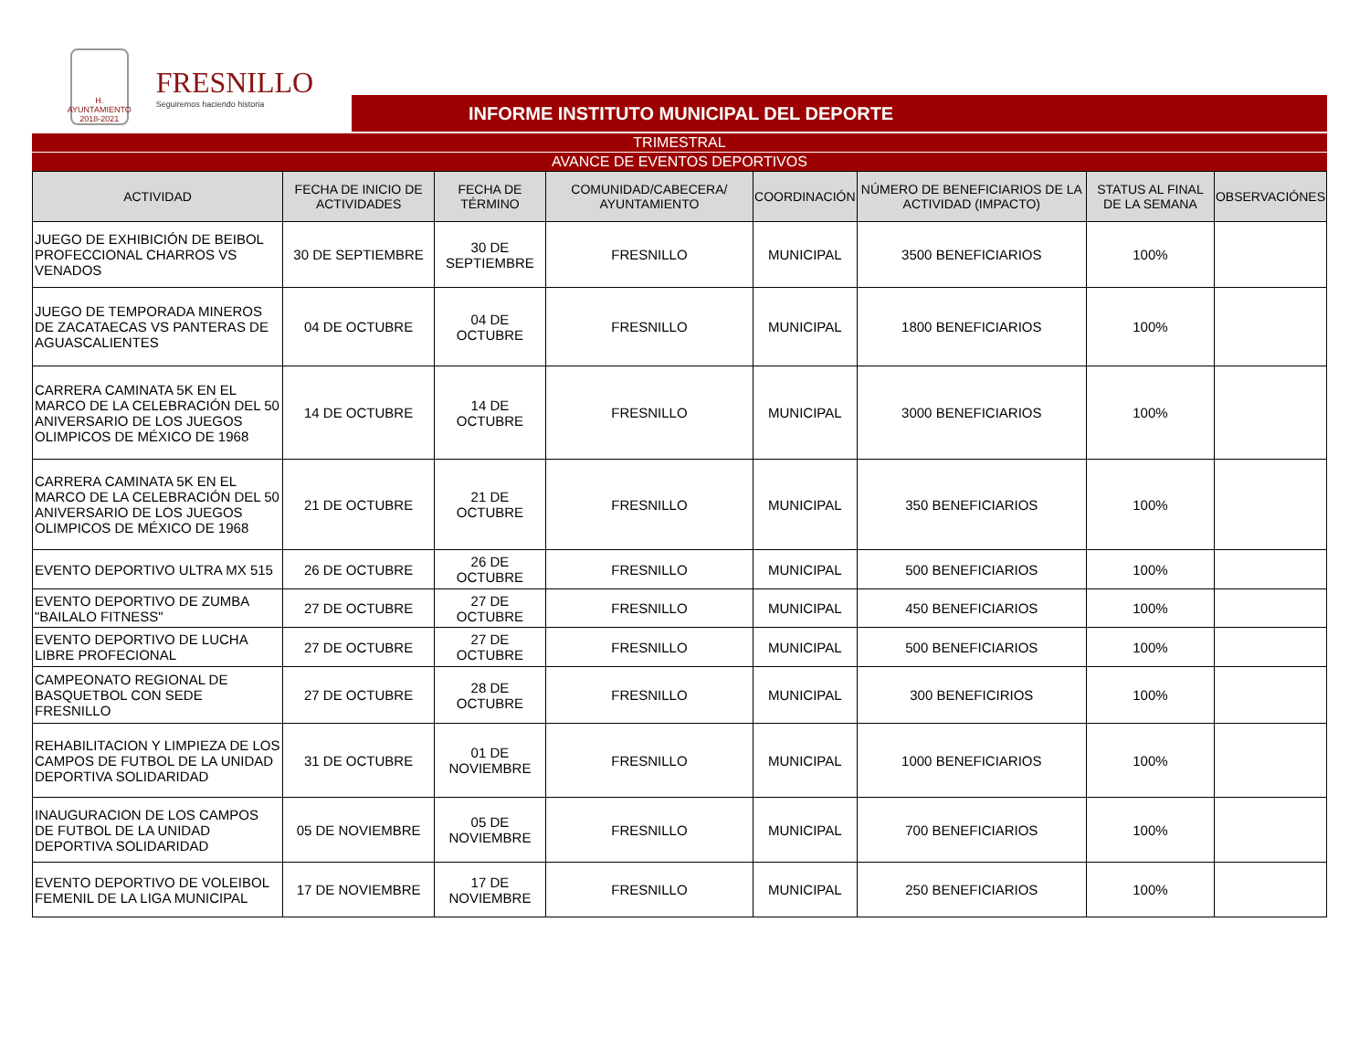H. AYUNTAMIENTO 2018-2021
FRESNILLO
Seguiremos haciendo historia
INFORME INSTITUTO MUNICIPAL DEL DEPORTE
TRIMESTRAL
AVANCE DE EVENTOS DEPORTIVOS
| ACTIVIDAD | FECHA DE INICIO DE ACTIVIDADES | FECHA DE TÉRMINO | COMUNIDAD/CABECERA/ AYUNTAMIENTO | COORDINACIÓN | NÚMERO DE BENEFICIARIOS DE LA ACTIVIDAD (IMPACTO) | STATUS AL FINAL DE LA SEMANA | OBSERVACIÓNES |
| --- | --- | --- | --- | --- | --- | --- | --- |
| JUEGO DE EXHIBICIÓN DE BEIBOL PROFECCIONAL CHARROS VS VENADOS | 30 DE SEPTIEMBRE | 30 DE SEPTIEMBRE | FRESNILLO | MUNICIPAL | 3500 BENEFICIARIOS | 100% | |
| JUEGO DE TEMPORADA MINEROS DE ZACATAECAS VS PANTERAS DE AGUASCALIENTES | 04 DE OCTUBRE | 04 DE OCTUBRE | FRESNILLO | MUNICIPAL | 1800 BENEFICIARIOS | 100% | |
| CARRERA CAMINATA 5K EN EL MARCO DE LA CELEBRACIÓN DEL 50 ANIVERSARIO DE LOS JUEGOS OLIMPICOS DE MÉXICO DE 1968 | 14 DE OCTUBRE | 14 DE OCTUBRE | FRESNILLO | MUNICIPAL | 3000 BENEFICIARIOS | 100% | |
| CARRERA CAMINATA 5K EN EL MARCO DE LA CELEBRACIÓN DEL 50 ANIVERSARIO DE LOS JUEGOS OLIMPICOS DE MÉXICO DE 1968 | 21 DE OCTUBRE | 21 DE OCTUBRE | FRESNILLO | MUNICIPAL | 350 BENEFICIARIOS | 100% | |
| EVENTO DEPORTIVO ULTRA MX 515 | 26 DE OCTUBRE | 26 DE OCTUBRE | FRESNILLO | MUNICIPAL | 500 BENEFICIARIOS | 100% | |
| EVENTO DEPORTIVO DE ZUMBA "BAILALO FITNESS" | 27 DE OCTUBRE | 27 DE OCTUBRE | FRESNILLO | MUNICIPAL | 450 BENEFICIARIOS | 100% | |
| EVENTO DEPORTIVO DE LUCHA LIBRE PROFECIONAL | 27 DE OCTUBRE | 27 DE OCTUBRE | FRESNILLO | MUNICIPAL | 500 BENEFICIARIOS | 100% | |
| CAMPEONATO REGIONAL DE BASQUETBOL CON SEDE FRESNILLO | 27 DE OCTUBRE | 28 DE OCTUBRE | FRESNILLO | MUNICIPAL | 300 BENEFICIRIOS | 100% | |
| REHABILITACION Y LIMPIEZA DE LOS CAMPOS DE FUTBOL DE LA UNIDAD DEPORTIVA SOLIDARIDAD | 31 DE OCTUBRE | 01 DE NOVIEMBRE | FRESNILLO | MUNICIPAL | 1000 BENEFICIARIOS | 100% | |
| INAUGURACION DE LOS CAMPOS DE FUTBOL DE LA UNIDAD DEPORTIVA SOLIDARIDAD | 05 DE NOVIEMBRE | 05 DE NOVIEMBRE | FRESNILLO | MUNICIPAL | 700 BENEFICIARIOS | 100% | |
| EVENTO DEPORTIVO DE VOLEIBOL FEMENIL DE LA LIGA MUNICIPAL | 17 DE NOVIEMBRE | 17 DE NOVIEMBRE | FRESNILLO | MUNICIPAL | 250 BENEFICIARIOS | 100% | |